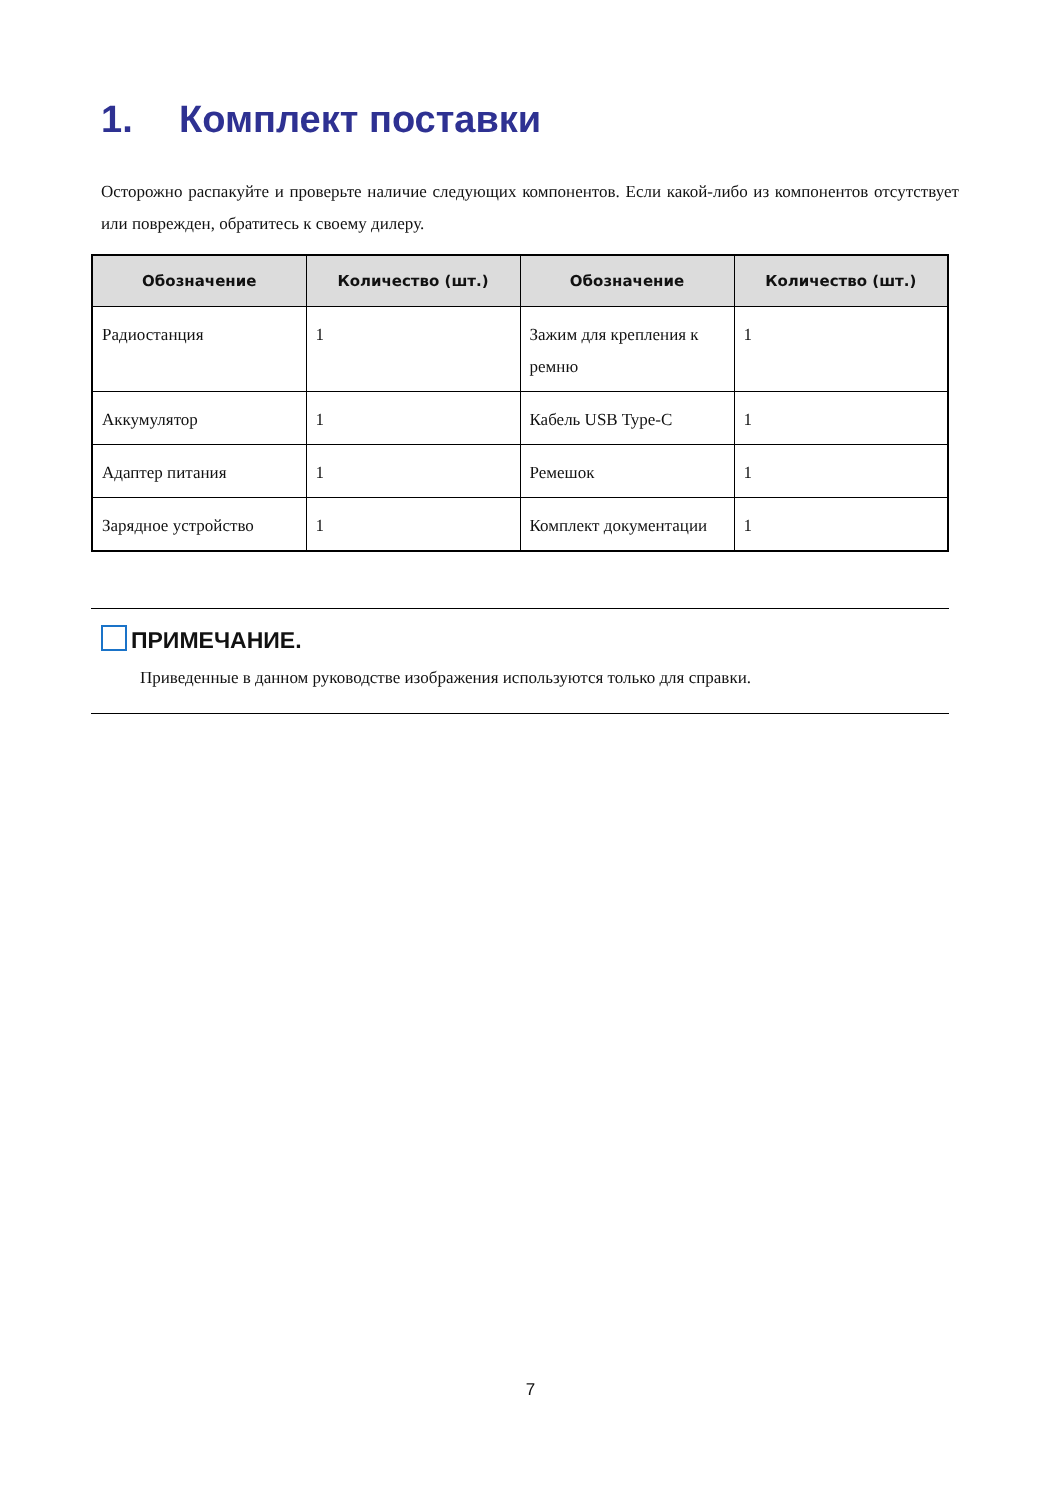1. Комплект поставки
Осторожно распакуйте и проверьте наличие следующих компонентов. Если какой-либо из компонентов отсутствует или поврежден, обратитесь к своему дилеру.
| Обозначение | Количество (шт.) | Обозначение | Количество (шт.) |
| --- | --- | --- | --- |
| Радиостанция | 1 | Зажим для крепления к ремню | 1 |
| Аккумулятор | 1 | Кабель USB Type-C | 1 |
| Адаптер питания | 1 | Ремешок | 1 |
| Зарядное устройство | 1 | Комплект документации | 1 |
ПРИМЕЧАНИЕ.
Приведенные в данном руководстве изображения используются только для справки.
7